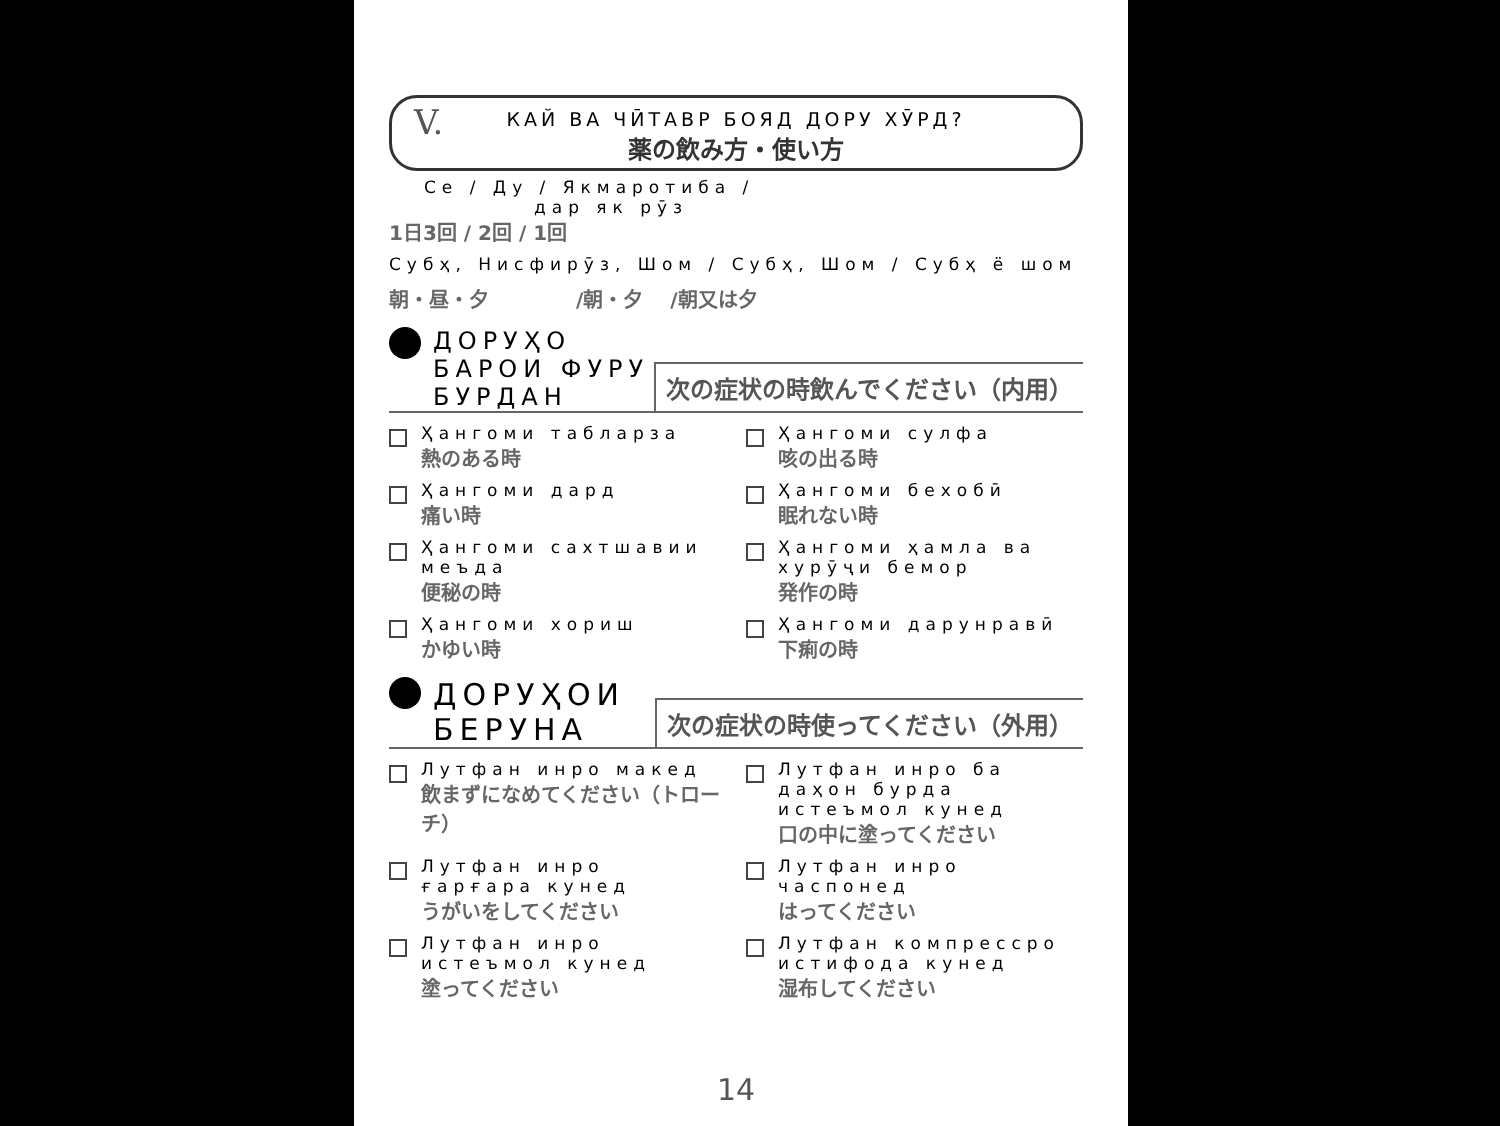V.
КАЙ ВА ЧӢТАВР БОЯД ДОРУ ХӮРД?
薬の飲み方・使い方
Се / Ду / Якмаротиба /
дар як рӯз
1日3回 / 2回 / 1回
Субҳ, Нисфирӯз, Шом / Субҳ, Шом / Субҳ ё шом
朝・昼・夕 　　　　/朝・夕　 /朝又は夕
ДОРУҲО
БАРОИ ФУРУ
БУРДАН
次の症状の時飲んでください（内用）
Ҳангоми табларза
熱のある時
Ҳангоми сулфа
咳の出る時
Ҳангоми дард
痛い時
Ҳангоми бехобӣ
眠れない時
Ҳангоми сахтшавии меъда
便秘の時
Ҳангоми ҳамла ва хурӯҷи бемор
発作の時
Ҳангоми хориш
かゆい時
Ҳангоми дарунравӣ
下痢の時
ДОРУҲОИ
БЕРУНА
次の症状の時使ってください（外用）
Лутфан инро макед
飲まずになめてください（トローチ）
Лутфан инро ба даҳон бурда истеъмол кунед
口の中に塗ってください
Лутфан инро ғарғара кунед
うがいをしてください
Лутфан инро часпонед
はってください
Лутфан инро истеъмол кунед
塗ってください
Лутфан компрессро истифода кунед
湿布してください
14